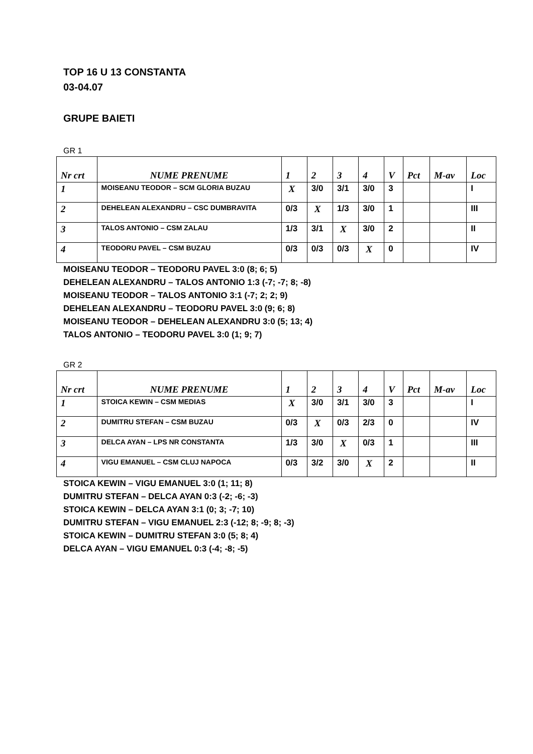TOP 16 U 13 CONSTANTA
03-04.07
GRUPE BAIETI
GR 1
| Nr crt | NUME PRENUME | 1 | 2 | 3 | 4 | V | Pct | M-av | Loc |
| --- | --- | --- | --- | --- | --- | --- | --- | --- | --- |
| 1 | MOISEANU TEODOR – SCM GLORIA BUZAU | X | 3/0 | 3/1 | 3/0 | 3 | | | I |
| 2 | DEHELEAN ALEXANDRU – CSC DUMBRAVITA | 0/3 | X | 1/3 | 3/0 | 1 | | | III |
| 3 | TALOS ANTONIO – CSM ZALAU | 1/3 | 3/1 | X | 3/0 | 2 | | | II |
| 4 | TEODORU PAVEL – CSM BUZAU | 0/3 | 0/3 | 0/3 | X | 0 | | | IV |
MOISEANU TEODOR – TEODORU PAVEL 3:0 (8; 6; 5)
DEHELEAN ALEXANDRU – TALOS ANTONIO 1:3 (-7; -7; 8; -8)
MOISEANU TEODOR – TALOS ANTONIO 3:1 (-7; 2; 2; 9)
DEHELEAN ALEXANDRU – TEODORU PAVEL 3:0 (9; 6; 8)
MOISEANU TEODOR – DEHELEAN ALEXANDRU 3:0 (5; 13; 4)
TALOS ANTONIO – TEODORU PAVEL 3:0 (1; 9; 7)
GR 2
| Nr crt | NUME PRENUME | 1 | 2 | 3 | 4 | V | Pct | M-av | Loc |
| --- | --- | --- | --- | --- | --- | --- | --- | --- | --- |
| 1 | STOICA KEWIN – CSM MEDIAS | X | 3/0 | 3/1 | 3/0 | 3 | | | I |
| 2 | DUMITRU STEFAN – CSM BUZAU | 0/3 | X | 0/3 | 2/3 | 0 | | | IV |
| 3 | DELCA AYAN – LPS NR CONSTANTA | 1/3 | 3/0 | X | 0/3 | 1 | | | III |
| 4 | VIGU EMANUEL – CSM CLUJ NAPOCA | 0/3 | 3/2 | 3/0 | X | 2 | | | II |
STOICA KEWIN – VIGU EMANUEL 3:0 (1; 11; 8)
DUMITRU STEFAN – DELCA AYAN 0:3 (-2; -6; -3)
STOICA KEWIN – DELCA AYAN 3:1 (0; 3; -7; 10)
DUMITRU STEFAN – VIGU EMANUEL 2:3 (-12; 8; -9; 8; -3)
STOICA KEWIN – DUMITRU STEFAN 3:0 (5; 8; 4)
DELCA AYAN – VIGU EMANUEL 0:3 (-4; -8; -5)